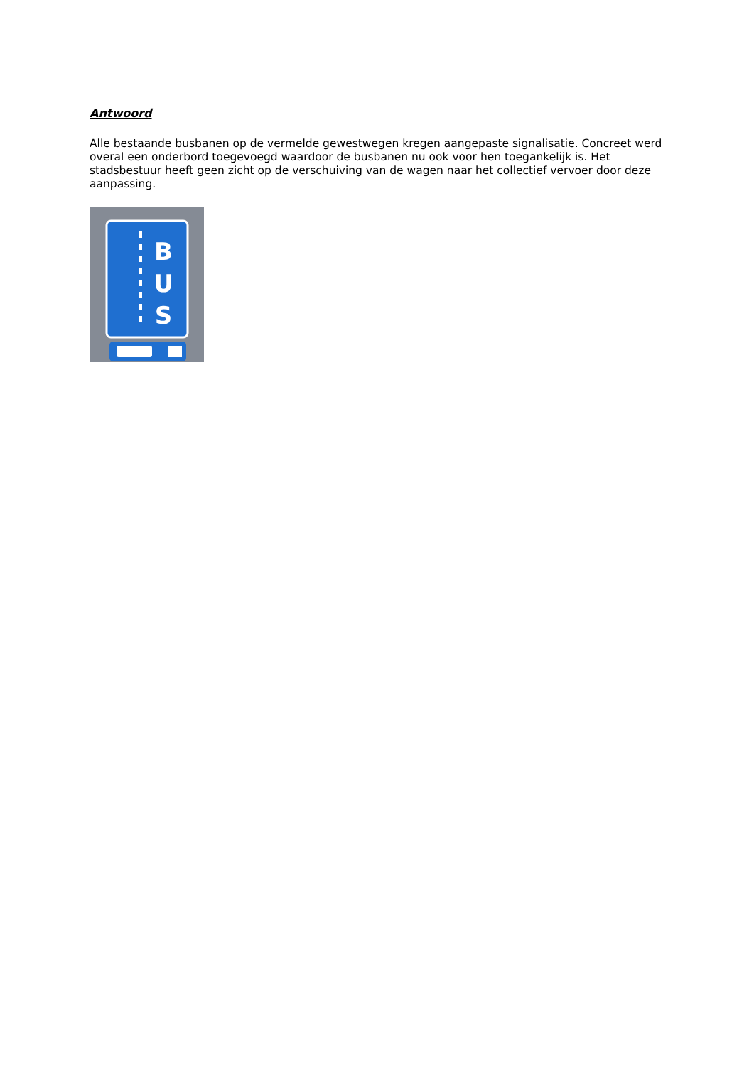Antwoord
Alle bestaande busbanen op de vermelde gewestwegen kregen aangepaste signalisatie. Concreet werd overal een onderbord toegevoegd waardoor de busbanen nu ook voor hen toegankelijk is. Het stadsbestuur heeft geen zicht op de verschuiving van de wagen naar het collectief vervoer door deze aanpassing.
B
U
S